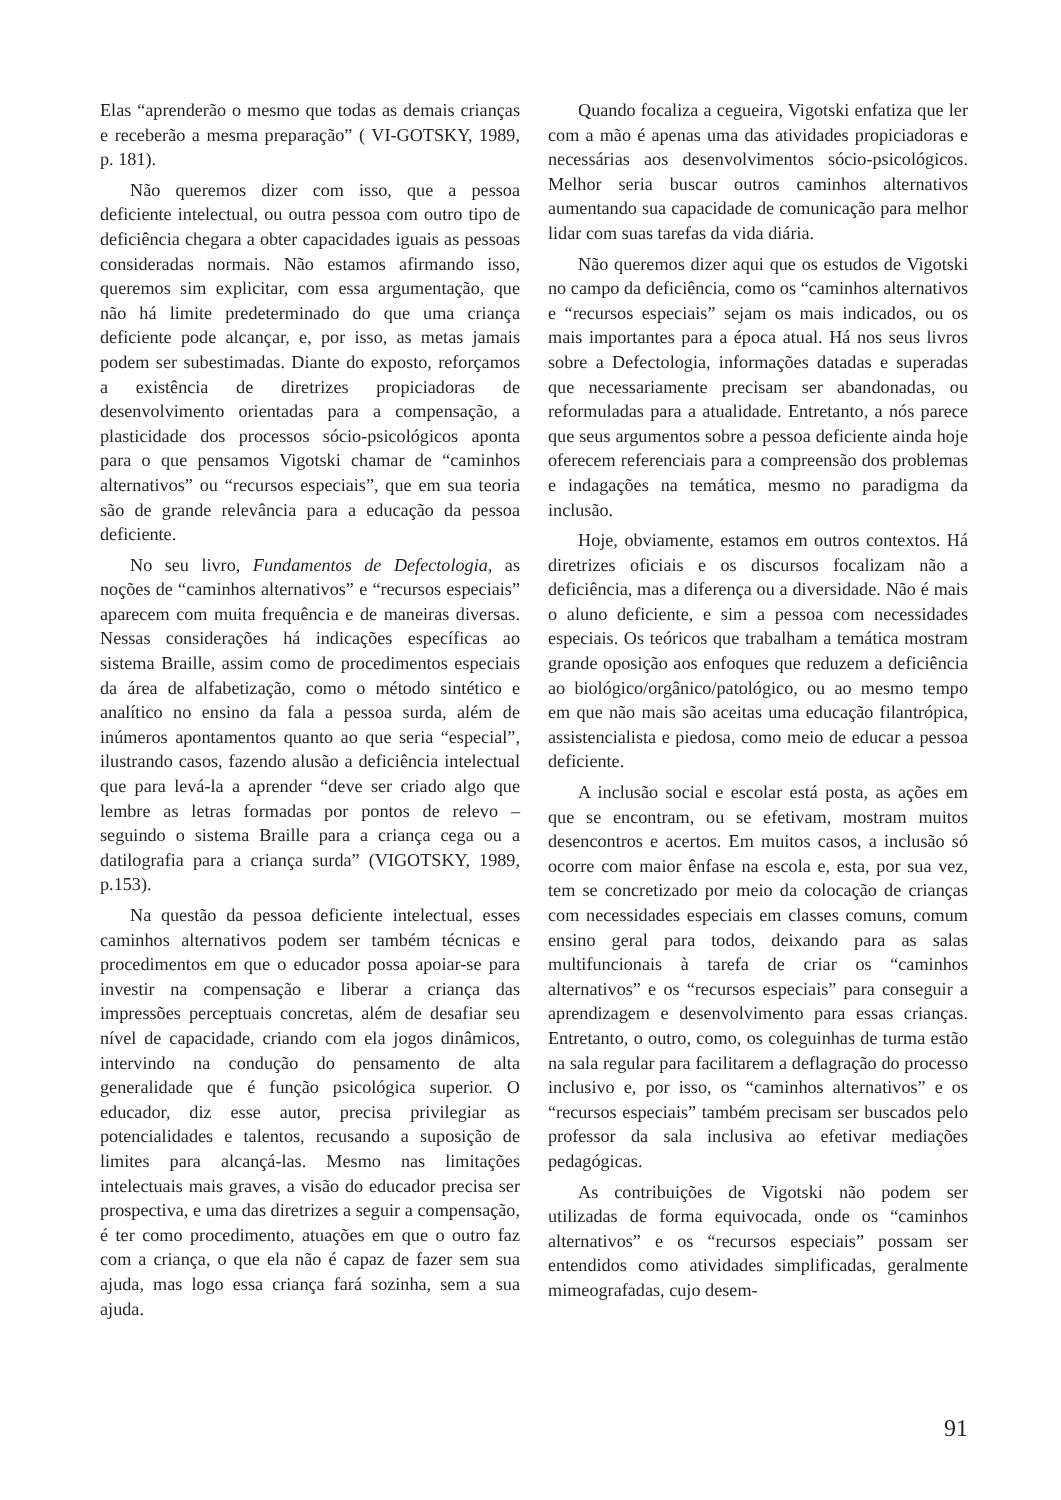Elas “aprenderão o mesmo que todas as demais crianças e receberão a mesma preparação” ( VI-GOTSKY, 1989, p. 181).
Não queremos dizer com isso, que a pessoa deficiente intelectual, ou outra pessoa com outro tipo de deficiência chegara a obter capacidades iguais as pessoas consideradas normais. Não estamos afirmando isso, queremos sim explicitar, com essa argumentação, que não há limite predeterminado do que uma criança deficiente pode alcançar, e, por isso, as metas jamais podem ser subestimadas. Diante do exposto, reforçamos a existência de diretrizes propiciadoras de desenvolvimento orientadas para a compensação, a plasticidade dos processos sócio-psicológicos aponta para o que pensamos Vigotski chamar de “caminhos alternativos” ou “recursos especiais”, que em sua teoria são de grande relevância para a educação da pessoa deficiente.
No seu livro, Fundamentos de Defectologia, as noções de “caminhos alternativos” e “recursos especiais” aparecem com muita frequência e de maneiras diversas. Nessas considerações há indicações específicas ao sistema Braille, assim como de procedimentos especiais da área de alfabetização, como o método sintético e analítico no ensino da fala a pessoa surda, além de inúmeros apontamentos quanto ao que seria “especial”, ilustrando casos, fazendo alusão a deficiência intelectual que para levá-la a aprender “deve ser criado algo que lembre as letras formadas por pontos de relevo – seguindo o sistema Braille para a criança cega ou a datilografia para a criança surda” (VIGOTSKY, 1989, p.153).
Na questão da pessoa deficiente intelectual, esses caminhos alternativos podem ser também técnicas e procedimentos em que o educador possa apoiar-se para investir na compensação e liberar a criança das impressões perceptuais concretas, além de desafiar seu nível de capacidade, criando com ela jogos dinâmicos, intervindo na condução do pensamento de alta generalidade que é função psicológica superior. O educador, diz esse autor, precisa privilegiar as potencialidades e talentos, recusando a suposição de limites para alcançá-las. Mesmo nas limitações intelectuais mais graves, a visão do educador precisa ser prospectiva, e uma das diretrizes a seguir a compensação, é ter como procedimento, atuações em que o outro faz com a criança, o que ela não é capaz de fazer sem sua ajuda, mas logo essa criança fará sozinha, sem a sua ajuda.
Quando focaliza a cegueira, Vigotski enfatiza que ler com a mão é apenas uma das atividades propiciadoras e necessárias aos desenvolvimentos sócio-psicológicos. Melhor seria buscar outros caminhos alternativos aumentando sua capacidade de comunicação para melhor lidar com suas tarefas da vida diária.
Não queremos dizer aqui que os estudos de Vigotski no campo da deficiência, como os “caminhos alternativos e “recursos especiais” sejam os mais indicados, ou os mais importantes para a época atual. Há nos seus livros sobre a Defectologia, informações datadas e superadas que necessariamente precisam ser abandonadas, ou reformuladas para a atualidade. Entretanto, a nós parece que seus argumentos sobre a pessoa deficiente ainda hoje oferecem referenciais para a compreensão dos problemas e indagações na temática, mesmo no paradigma da inclusão.
Hoje, obviamente, estamos em outros contextos. Há diretrizes oficiais e os discursos focalizam não a deficiência, mas a diferença ou a diversidade. Não é mais o aluno deficiente, e sim a pessoa com necessidades especiais. Os teóricos que trabalham a temática mostram grande oposição aos enfoques que reduzem a deficiência ao biológico/orgânico/patológico, ou ao mesmo tempo em que não mais são aceitas uma educação filantrópica, assistencialista e piedosa, como meio de educar a pessoa deficiente.
A inclusão social e escolar está posta, as ações em que se encontram, ou se efetivam, mostram muitos desencontros e acertos. Em muitos casos, a inclusão só ocorre com maior ênfase na escola e, esta, por sua vez, tem se concretizado por meio da colocação de crianças com necessidades especiais em classes comuns, comum ensino geral para todos, deixando para as salas multifuncionais à tarefa de criar os “caminhos alternativos” e os “recursos especiais” para conseguir a aprendizagem e desenvolvimento para essas crianças. Entretanto, o outro, como, os coleguinhas de turma estão na sala regular para facilitarem a deflagração do processo inclusivo e, por isso, os “caminhos alternativos” e os “recursos especiais” também precisam ser buscados pelo professor da sala inclusiva ao efetivar mediações pedagógicas.
As contribuições de Vigotski não podem ser utilizadas de forma equivocada, onde os “caminhos alternativos” e os “recursos especiais” possam ser entendidos como atividades simplificadas, geralmente mimeografadas, cujo desem-
91